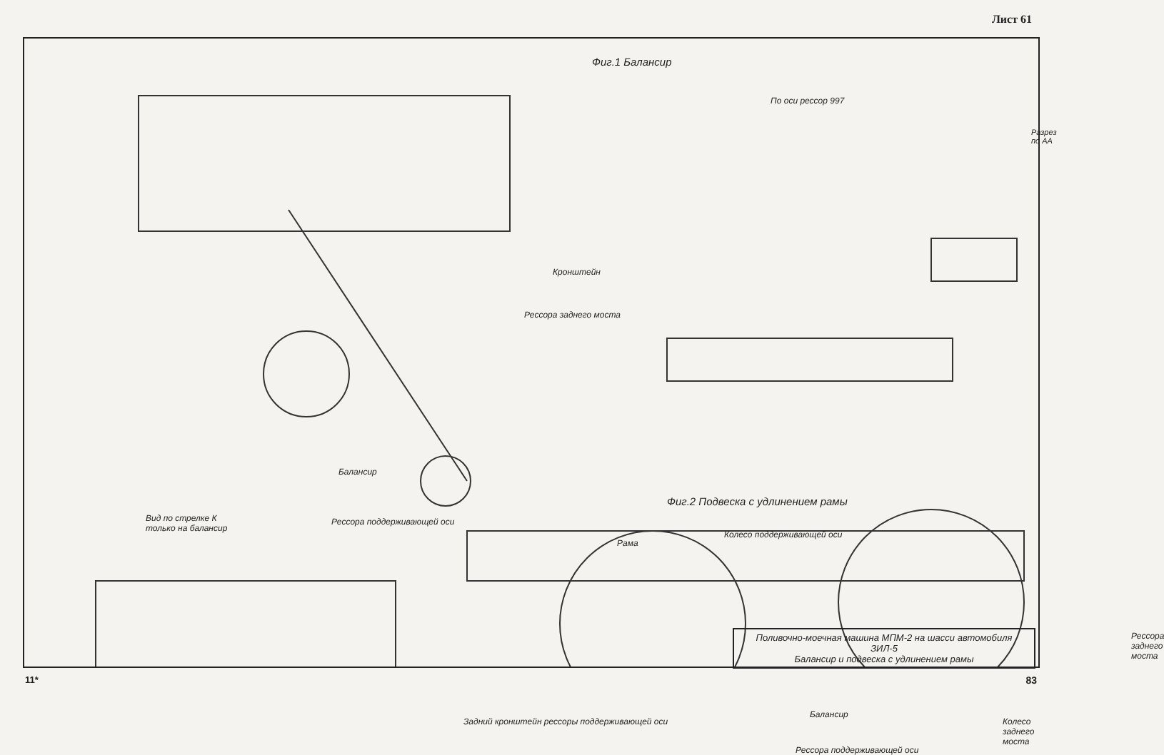Лист 61
Фиг.1 Балансир
Разрез по АА
По оси рессор 997
Кронштейн
Рессора заднего моста
Балансир
Фиг.2 Подвеска с удлинением рамы
Вид по стрелке К
только на балансир
Рессора поддерживающей оси
Рама
Колесо поддерживающей оси
Рессора заднего моста
Балансир
Задний кронштейн рессоры поддерживающей оси
Рессора поддерживающей оси
Колесо заднего моста
Поливочно-моечная машина МПМ-2 на шасси автомобиля ЗИЛ-5
Балансир и подвеска с удлинением рамы
11* 83